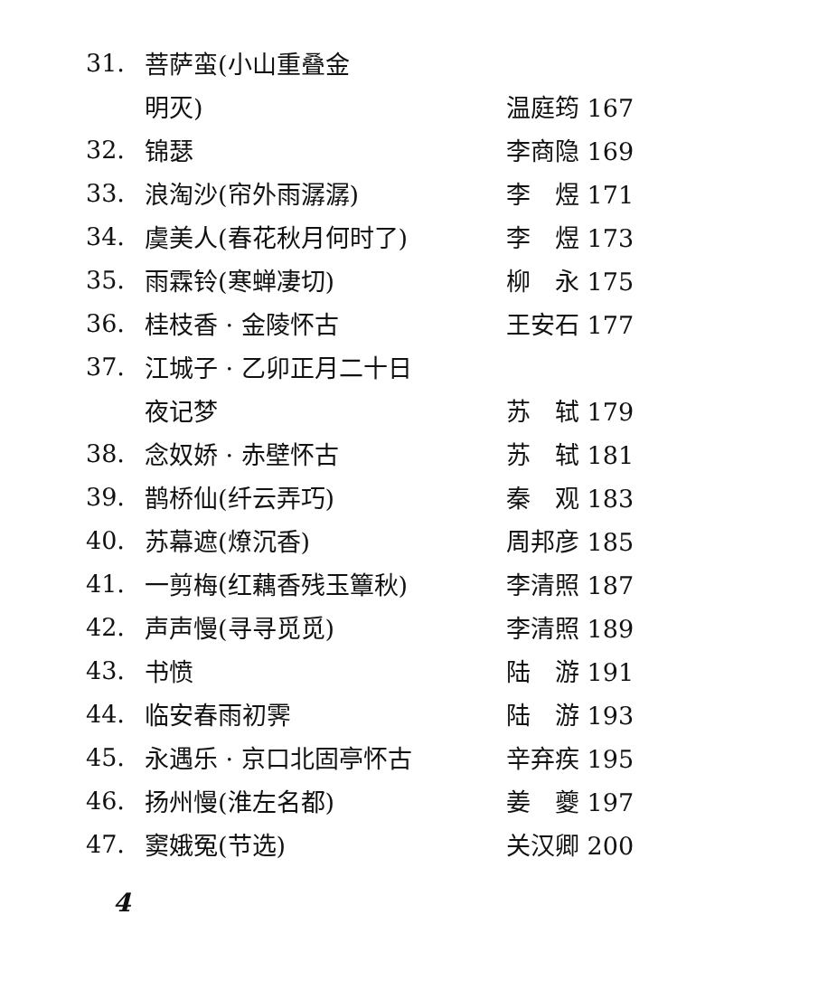| 31. | 菩萨蛮(小山重叠金 | |
| | 明灭) | 温庭筠 167 |
| 32. | 锦瑟 | 李商隐 169 |
| 33. | 浪淘沙(帘外雨潺潺) | 李 煜 171 |
| 34. | 虞美人(春花秋月何时了) | 李 煜 173 |
| 35. | 雨霖铃(寒蝉凄切) | 柳 永 175 |
| 36. | 桂枝香 · 金陵怀古 | 王安石 177 |
| 37. | 江城子 · 乙卯正月二十日 | |
| | 夜记梦 | 苏 轼 179 |
| 38. | 念奴娇 · 赤壁怀古 | 苏 轼 181 |
| 39. | 鹊桥仙(纤云弄巧) | 秦 观 183 |
| 40. | 苏幕遮(燎沉香) | 周邦彦 185 |
| 41. | 一剪梅(红藕香残玉簟秋) | 李清照 187 |
| 42. | 声声慢(寻寻觅觅) | 李清照 189 |
| 43. | 书愤 | 陆 游 191 |
| 44. | 临安春雨初霁 | 陆 游 193 |
| 45. | 永遇乐 · 京口北固亭怀古 | 辛弃疾 195 |
| 46. | 扬州慢(淮左名都) | 姜 夔 197 |
| 47. | 窦娥冤(节选) | 关汉卿 200 |
4